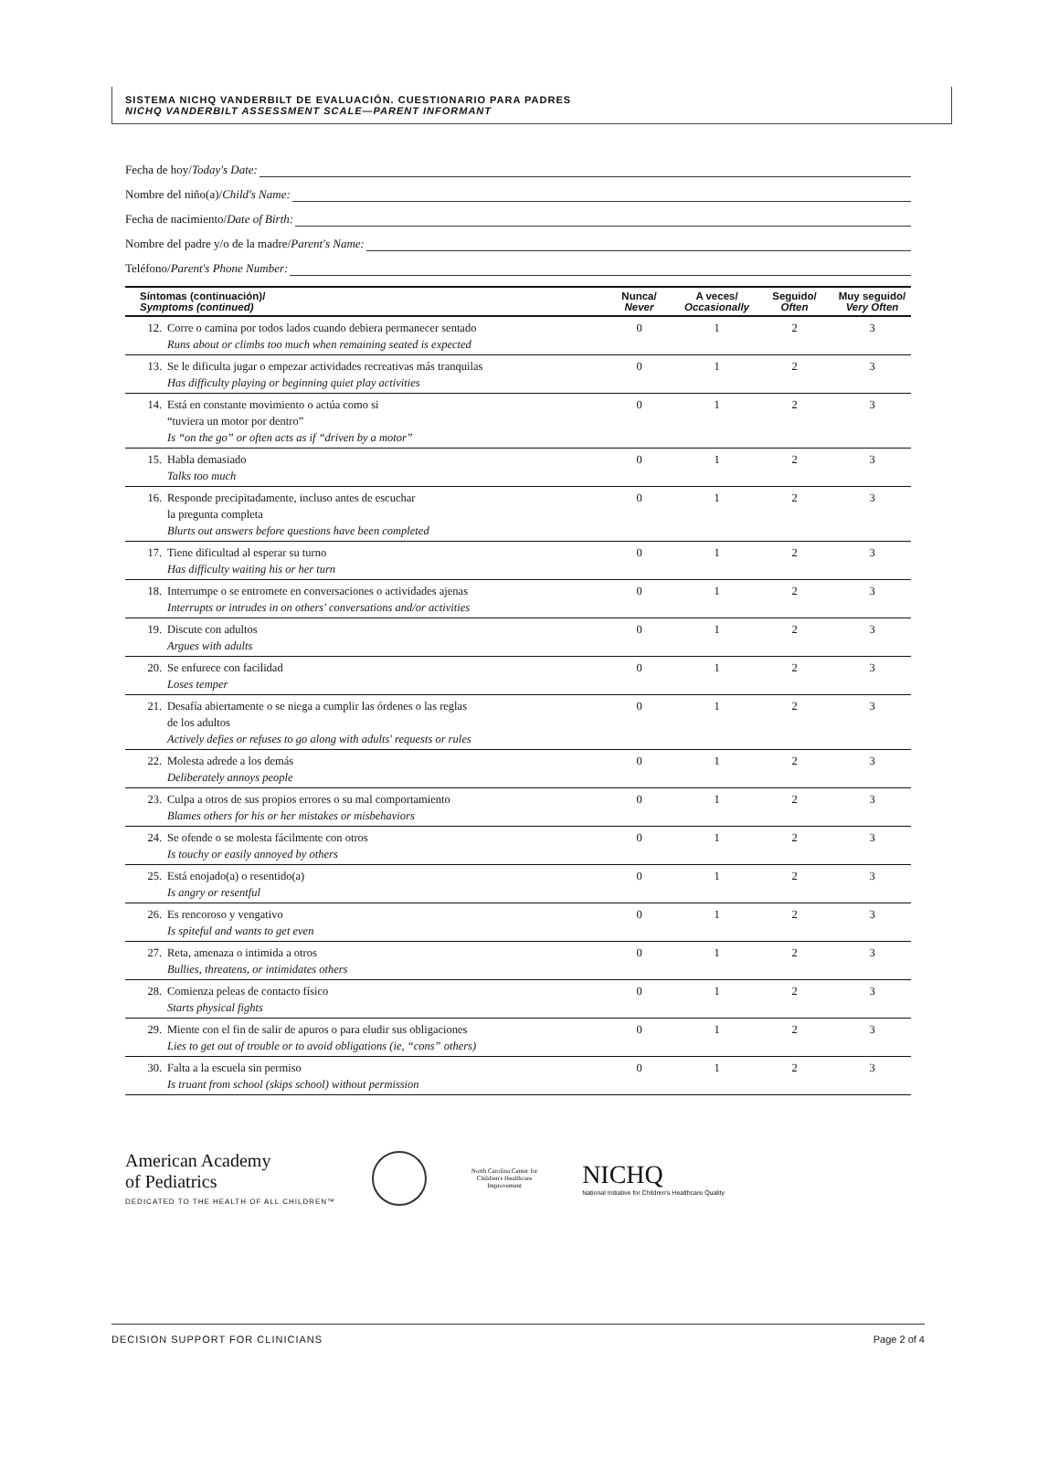SISTEMA NICHQ VANDERBILT DE EVALUACIÓN. CUESTIONARIO PARA PADRES
NICHQ VANDERBILT ASSESSMENT SCALE—PARENT INFORMANT
Fecha de hoy/ Today's Date:
Nombre del niño(a)/ Child's Name:
Fecha de nacimiento/ Date of Birth:
Nombre del padre y/o de la madre/ Parent's Name:
Teléfono/ Parent's Phone Number:
| Síntomas (continuación)/ Symptoms (continued) | | Nunca/ Never | A veces/ Occasionally | Seguido/ Often | Muy seguido/ Very Often |
| --- | --- | --- | --- | --- | --- |
| 12. | Corre o camina por todos lados cuando debiera permanecer sentado Runs about or climbs too much when remaining seated is expected | 0 | 1 | 2 | 3 |
| 13. | Se le dificulta jugar o empezar actividades recreativas más tranquilas Has difficulty playing or beginning quiet play activities | 0 | 1 | 2 | 3 |
| 14. | Está en constante movimiento o actúa como si “tuviera un motor por dentro” Is “on the go” or often acts as if “driven by a motor” | 0 | 1 | 2 | 3 |
| 15. | Habla demasiado Talks too much | 0 | 1 | 2 | 3 |
| 16. | Responde precipitadamente, incluso antes de escuchar la pregunta completa Blurts out answers before questions have been completed | 0 | 1 | 2 | 3 |
| 17. | Tiene dificultad al esperar su turno Has difficulty waiting his or her turn | 0 | 1 | 2 | 3 |
| 18. | Interrumpe o se entromete en conversaciones o actividades ajenas Interrupts or intrudes in on others' conversations and/or activities | 0 | 1 | 2 | 3 |
| 19. | Discute con adultos Argues with adults | 0 | 1 | 2 | 3 |
| 20. | Se enfurece con facilidad Loses temper | 0 | 1 | 2 | 3 |
| 21. | Desafía abiertamente o se niega a cumplir las órdenes o las reglas de los adultos Actively defies or refuses to go along with adults' requests or rules | 0 | 1 | 2 | 3 |
| 22. | Molesta adrede a los demás Deliberately annoys people | 0 | 1 | 2 | 3 |
| 23. | Culpa a otros de sus propios errores o su mal comportamiento Blames others for his or her mistakes or misbehaviors | 0 | 1 | 2 | 3 |
| 24. | Se ofende o se molesta fácilmente con otros Is touchy or easily annoyed by others | 0 | 1 | 2 | 3 |
| 25. | Está enojado(a) o resentido(a) Is angry or resentful | 0 | 1 | 2 | 3 |
| 26. | Es rencoroso y vengativo Is spiteful and wants to get even | 0 | 1 | 2 | 3 |
| 27. | Reta, amenaza o intimida a otros Bullies, threatens, or intimidates others | 0 | 1 | 2 | 3 |
| 28. | Comienza peleas de contacto físico Starts physical fights | 0 | 1 | 2 | 3 |
| 29. | Miente con el fin de salir de apuros o para eludir sus obligaciones Lies to get out of trouble or to avoid obligations (ie, “cons” others) | 0 | 1 | 2 | 3 |
| 30. | Falta a la escuela sin permiso Is truant from school (skips school) without permission | 0 | 1 | 2 | 3 |
American Academy
of Pediatrics
DEDICATED TO THE HEALTH OF ALL CHILDREN™
North Carolina Center for Children's Healthcare Improvement
NICHQ
National Initiative for Children's Healthcare Quality
DECISION SUPPORT FOR CLINICIANS Page 2 of 4